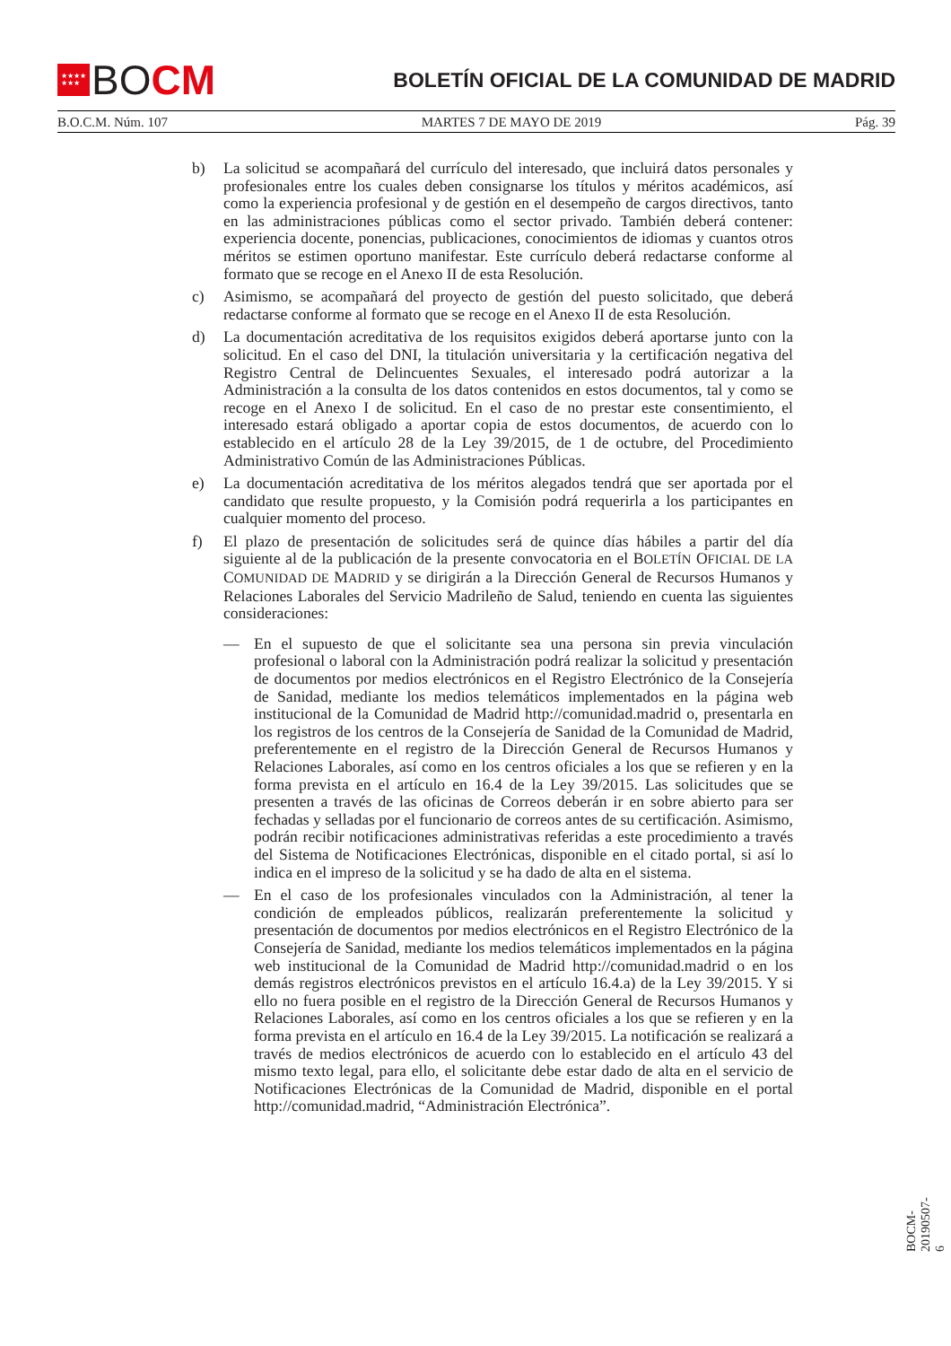★★★★
★★★ BO CM
BOLETÍN OFICIAL DE LA COMUNIDAD DE MADRID
B.O.C.M. Núm. 107 MARTES 7 DE MAYO DE 2019 Pág. 39
b) La solicitud se acompañará del currículo del interesado, que incluirá datos personales y profesionales entre los cuales deben consignarse los títulos y méritos académicos, así como la experiencia profesional y de gestión en el desempeño de cargos directivos, tanto en las administraciones públicas como el sector privado. También deberá contener: experiencia docente, ponencias, publicaciones, conocimientos de idiomas y cuantos otros méritos se estimen oportuno manifestar. Este currículo deberá redactarse conforme al formato que se recoge en el Anexo II de esta Resolución.
c) Asimismo, se acompañará del proyecto de gestión del puesto solicitado, que deberá redactarse conforme al formato que se recoge en el Anexo II de esta Resolución.
d) La documentación acreditativa de los requisitos exigidos deberá aportarse junto con la solicitud. En el caso del DNI, la titulación universitaria y la certificación negativa del Registro Central de Delincuentes Sexuales, el interesado podrá autorizar a la Administración a la consulta de los datos contenidos en estos documentos, tal y como se recoge en el Anexo I de solicitud. En el caso de no prestar este consentimiento, el interesado estará obligado a aportar copia de estos documentos, de acuerdo con lo establecido en el artículo 28 de la Ley 39/2015, de 1 de octubre, del Procedimiento Administrativo Común de las Administraciones Públicas.
e) La documentación acreditativa de los méritos alegados tendrá que ser aportada por el candidato que resulte propuesto, y la Comisión podrá requerirla a los participantes en cualquier momento del proceso.
f) El plazo de presentación de solicitudes será de quince días hábiles a partir del día siguiente al de la publicación de la presente convocatoria en el BOLETÍN OFICIAL DE LA COMUNIDAD DE MADRID y se dirigirán a la Dirección General de Recursos Humanos y Relaciones Laborales del Servicio Madrileño de Salud, teniendo en cuenta las siguientes consideraciones:
— En el supuesto de que el solicitante sea una persona sin previa vinculación profesional o laboral con la Administración podrá realizar la solicitud y presentación de documentos por medios electrónicos en el Registro Electrónico de la Consejería de Sanidad, mediante los medios telemáticos implementados en la página web institucional de la Comunidad de Madrid http://comunidad.madrid o, presentarla en los registros de los centros de la Consejería de Sanidad de la Comunidad de Madrid, preferentemente en el registro de la Dirección General de Recursos Humanos y Relaciones Laborales, así como en los centros oficiales a los que se refieren y en la forma prevista en el artículo en 16.4 de la Ley 39/2015. Las solicitudes que se presenten a través de las oficinas de Correos deberán ir en sobre abierto para ser fechadas y selladas por el funcionario de correos antes de su certificación. Asimismo, podrán recibir notificaciones administrativas referidas a este procedimiento a través del Sistema de Notificaciones Electrónicas, disponible en el citado portal, si así lo indica en el impreso de la solicitud y se ha dado de alta en el sistema.
— En el caso de los profesionales vinculados con la Administración, al tener la condición de empleados públicos, realizarán preferentemente la solicitud y presentación de documentos por medios electrónicos en el Registro Electrónico de la Consejería de Sanidad, mediante los medios telemáticos implementados en la página web institucional de la Comunidad de Madrid http://comunidad.madrid o en los demás registros electrónicos previstos en el artículo 16.4.a) de la Ley 39/2015. Y si ello no fuera posible en el registro de la Dirección General de Recursos Humanos y Relaciones Laborales, así como en los centros oficiales a los que se refieren y en la forma prevista en el artículo en 16.4 de la Ley 39/2015. La notificación se realizará a través de medios electrónicos de acuerdo con lo establecido en el artículo 43 del mismo texto legal, para ello, el solicitante debe estar dado de alta en el servicio de Notificaciones Electrónicas de la Comunidad de Madrid, disponible en el portal http://comunidad.madrid, “Administración Electrónica”.
BOCM-20190507-6